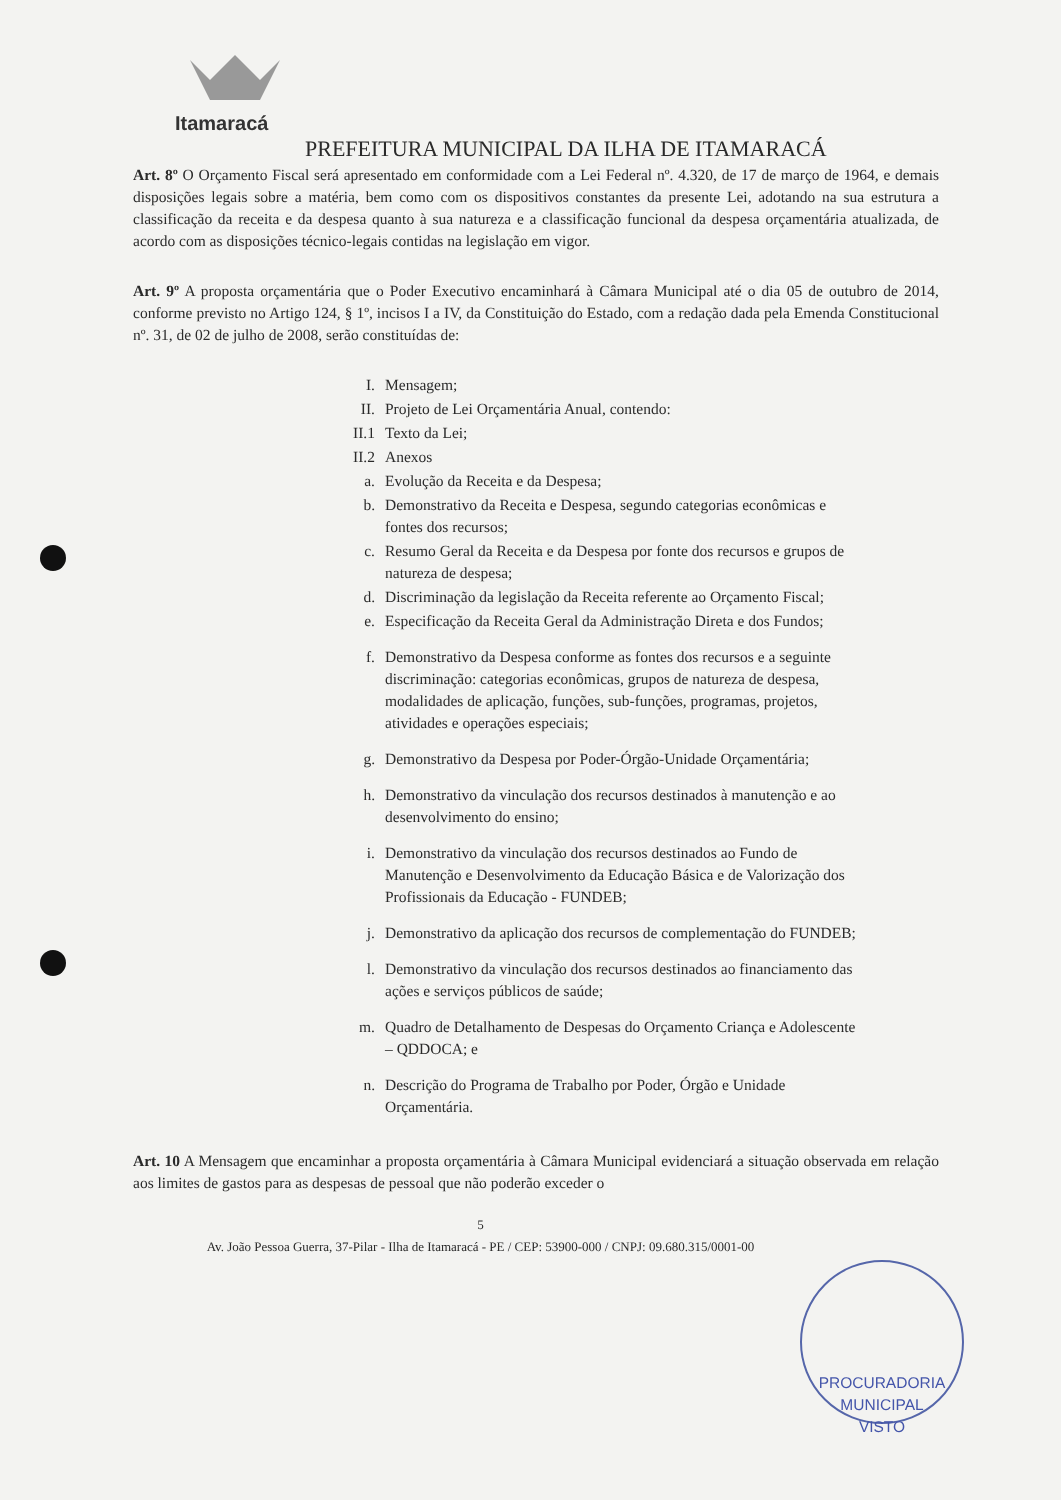Itamaracá
PREFEITURA MUNICIPAL DA ILHA DE ITAMARACÁ
Art. 8º O Orçamento Fiscal será apresentado em conformidade com a Lei Federal nº. 4.320, de 17 de março de 1964, e demais disposições legais sobre a matéria, bem como com os dispositivos constantes da presente Lei, adotando na sua estrutura a classificação da receita e da despesa quanto à sua natureza e a classificação funcional da despesa orçamentária atualizada, de acordo com as disposições técnico-legais contidas na legislação em vigor.
Art. 9º A proposta orçamentária que o Poder Executivo encaminhará à Câmara Municipal até o dia 05 de outubro de 2014, conforme previsto no Artigo 124, § 1º, incisos I a IV, da Constituição do Estado, com a redação dada pela Emenda Constitucional nº. 31, de 02 de julho de 2008, serão constituídas de:
I. Mensagem;
II. Projeto de Lei Orçamentária Anual, contendo:
II.1 Texto da Lei;
II.2 Anexos
a. Evolução da Receita e da Despesa;
b. Demonstrativo da Receita e Despesa, segundo categorias econômicas e fontes dos recursos;
c. Resumo Geral da Receita e da Despesa por fonte dos recursos e grupos de natureza de despesa;
d. Discriminação da legislação da Receita referente ao Orçamento Fiscal;
e. Especificação da Receita Geral da Administração Direta e dos Fundos;
f. Demonstrativo da Despesa conforme as fontes dos recursos e a seguinte discriminação: categorias econômicas, grupos de natureza de despesa, modalidades de aplicação, funções, sub-funções, programas, projetos, atividades e operações especiais;
g. Demonstrativo da Despesa por Poder-Órgão-Unidade Orçamentária;
h. Demonstrativo da vinculação dos recursos destinados à manutenção e ao desenvolvimento do ensino;
i. Demonstrativo da vinculação dos recursos destinados ao Fundo de Manutenção e Desenvolvimento da Educação Básica e de Valorização dos Profissionais da Educação - FUNDEB;
j. Demonstrativo da aplicação dos recursos de complementação do FUNDEB;
l. Demonstrativo da vinculação dos recursos destinados ao financiamento das ações e serviços públicos de saúde;
m. Quadro de Detalhamento de Despesas do Orçamento Criança e Adolescente – QDDOCA; e
n. Descrição do Programa de Trabalho por Poder, Órgão e Unidade Orçamentária.
Art. 10 A Mensagem que encaminhar a proposta orçamentária à Câmara Municipal evidenciará a situação observada em relação aos limites de gastos para as despesas de pessoal que não poderão exceder o
5
Av. João Pessoa Guerra, 37-Pilar - Ilha de Itamaracá - PE / CEP: 53900-000 / CNPJ: 09.680.315/0001-00
PROCURADORIA MUNICIPAL
VISTO